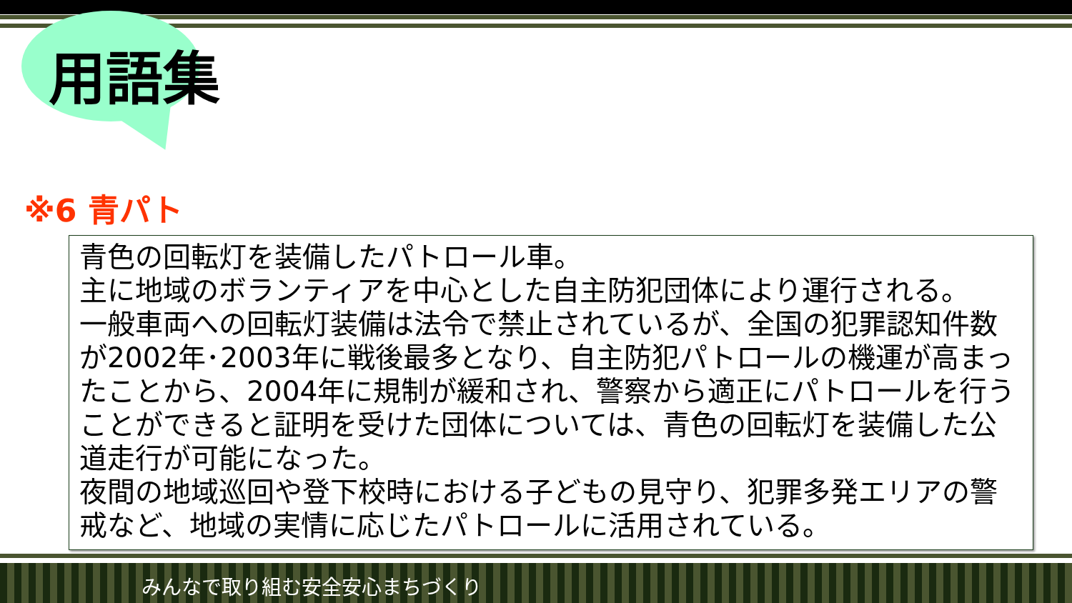用語集
※6 青パト
青色の回転灯を装備したパトロール車。
主に地域のボランティアを中心とした自主防犯団体により運行される。
一般車両への回転灯装備は法令で禁止されているが、全国の犯罪認知件数が2002年･2003年に戦後最多となり、自主防犯パトロールの機運が高まったことから、2004年に規制が緩和され、警察から適正にパトロールを行うことができると証明を受けた団体については、青色の回転灯を装備した公道走行が可能になった。
夜間の地域巡回や登下校時における子どもの見守り、犯罪多発エリアの警戒など、地域の実情に応じたパトロールに活用されている。
みんなで取り組む安全安心まちづくり